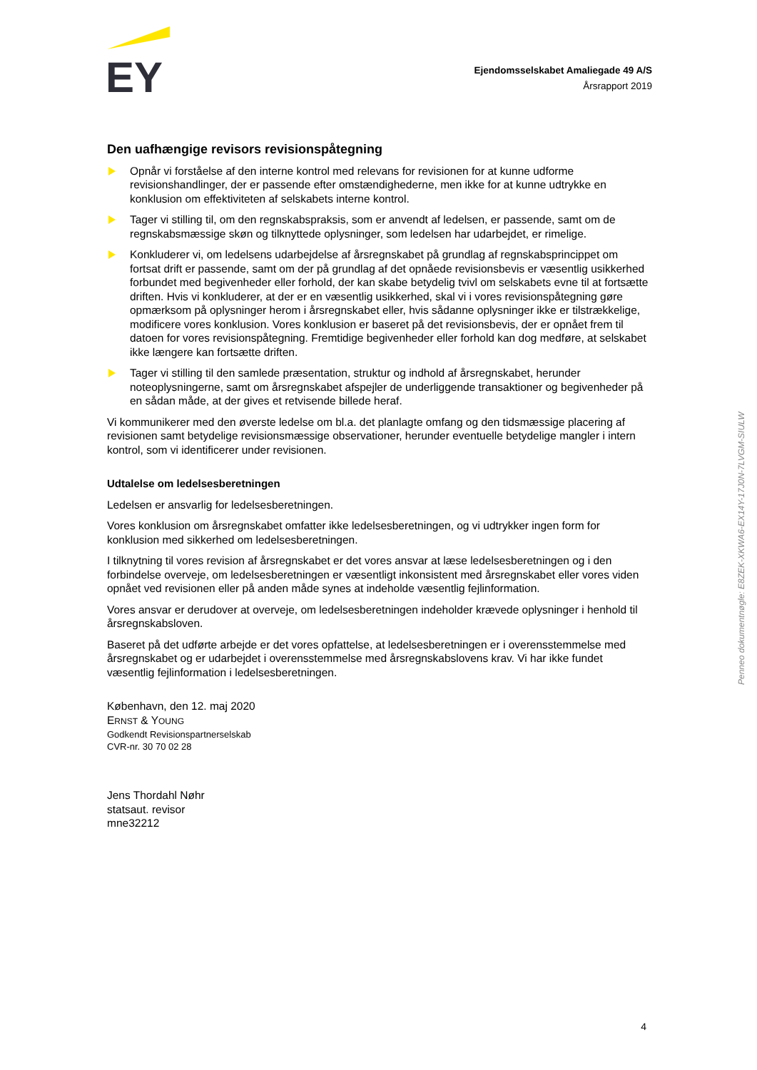EY
Ejendomsselskabet Amaliegade 49 A/S
Årsrapport 2019
Den uafhængige revisors revisionspåtegning
Opnår vi forståelse af den interne kontrol med relevans for revisionen for at kunne udforme revisionshandlinger, der er passende efter omstændighederne, men ikke for at kunne udtrykke en konklusion om effektiviteten af selskabets interne kontrol.
Tager vi stilling til, om den regnskabspraksis, som er anvendt af ledelsen, er passende, samt om de regnskabsmæssige skøn og tilknyttede oplysninger, som ledelsen har udarbejdet, er rimelige.
Konkluderer vi, om ledelsens udarbejdelse af årsregnskabet på grundlag af regnskabsprincippet om fortsat drift er passende, samt om der på grundlag af det opnåede revisionsbevis er væsentlig usikkerhed forbundet med begivenheder eller forhold, der kan skabe betydelig tvivl om selskabets evne til at fortsætte driften. Hvis vi konkluderer, at der er en væsentlig usikkerhed, skal vi i vores revisionspåtegning gøre opmærksom på oplysninger herom i årsregnskabet eller, hvis sådanne oplysninger ikke er tilstrækkelige, modificere vores konklusion. Vores konklusion er baseret på det revisionsbevis, der er opnået frem til datoen for vores revisionspåtegning. Fremtidige begivenheder eller forhold kan dog medføre, at selskabet ikke længere kan fortsætte driften.
Tager vi stilling til den samlede præsentation, struktur og indhold af årsregnskabet, herunder noteoplysningerne, samt om årsregnskabet afspejler de underliggende transaktioner og begivenheder på en sådan måde, at der gives et retvisende billede heraf.
Vi kommunikerer med den øverste ledelse om bl.a. det planlagte omfang og den tidsmæssige placering af revisionen samt betydelige revisionsmæssige observationer, herunder eventuelle betydelige mangler i intern kontrol, som vi identificerer under revisionen.
Udtalelse om ledelsesberetningen
Ledelsen er ansvarlig for ledelsesberetningen.
Vores konklusion om årsregnskabet omfatter ikke ledelsesberetningen, og vi udtrykker ingen form for konklusion med sikkerhed om ledelsesberetningen.
I tilknytning til vores revision af årsregnskabet er det vores ansvar at læse ledelsesberetningen og i den forbindelse overveje, om ledelsesberetningen er væsentligt inkonsistent med årsregnskabet eller vores viden opnået ved revisionen eller på anden måde synes at indeholde væsentlig fejlinformation.
Vores ansvar er derudover at overveje, om ledelsesberetningen indeholder krævede oplysninger i henhold til årsregnskabsloven.
Baseret på det udførte arbejde er det vores opfattelse, at ledelsesberetningen er i overensstemmelse med årsregnskabet og er udarbejdet i overensstemmelse med årsregnskabslovens krav. Vi har ikke fundet væsentlig fejlinformation i ledelsesberetningen.
København, den 12. maj 2020
ERNST & YOUNG
Godkendt Revisionspartnerselskab
CVR-nr. 30 70 02 28
Jens Thordahl Nøhr
statsaut. revisor
mne32212
Penneo dokumentnøgle: E8ZEK-XKWA6-EX14Y-17J0N-7LVGM-SIULW
4